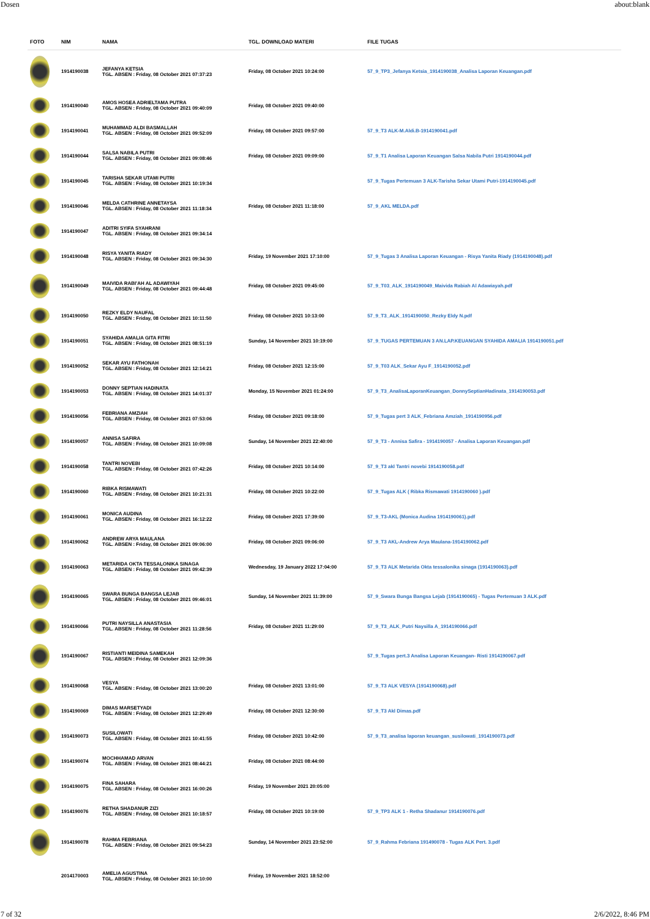Dosen about:blank
| FOTO | NIM | NAMA | TGL. DOWNLOAD MATERI | FILE TUGAS |
| --- | --- | --- | --- | --- |
| | 1914190038 | JEFANYA KETSIA TGL. ABSEN : Friday, 08 October 2021 07:37:23 | Friday, 08 October 2021 10:24:00 | 57_9_TP3_Jefanya Ketsia_1914190038_Analisa Laporan Keuangan.pdf |
| | 1914190040 | AMOS HOSEA ADRIELTAMA PUTRA TGL. ABSEN : Friday, 08 October 2021 09:40:09 | Friday, 08 October 2021 09:40:00 | |
| | 1914190041 | MUHAMMAD ALDI BASMALLAH TGL. ABSEN : Friday, 08 October 2021 09:52:09 | Friday, 08 October 2021 09:57:00 | 57_9_T3 ALK-M.Aldi.B-1914190041.pdf |
| | 1914190044 | SALSA NABILA PUTRI TGL. ABSEN : Friday, 08 October 2021 09:08:46 | Friday, 08 October 2021 09:09:00 | 57_9_T1 Analisa Laporan Keuangan Salsa Nabila Putri 1914190044.pdf |
| | 1914190045 | TARISHA SEKAR UTAMI PUTRI TGL. ABSEN : Friday, 08 October 2021 10:19:34 | | 57_9_Tugas Pertemuan 3 ALK-Tarisha Sekar Utami Putri-1914190045.pdf |
| | 1914190046 | MELDA CATHRINE ANNETAYSA TGL. ABSEN : Friday, 08 October 2021 11:18:34 | Friday, 08 October 2021 11:18:00 | 57_9_AKL MELDA.pdf |
| | 1914190047 | ADITRI SYIFA SYAHRANI TGL. ABSEN : Friday, 08 October 2021 09:34:14 | | |
| | 1914190048 | RISYA YANITA RIADY TGL. ABSEN : Friday, 08 October 2021 09:34:30 | Friday, 19 November 2021 17:10:00 | 57_9_Tugas 3 Analisa Laporan Keuangan - Risya Yanita Riady (1914190048).pdf |
| | 1914190049 | MAIVIDA RABI'AH AL ADAWIYAH TGL. ABSEN : Friday, 08 October 2021 09:44:48 | Friday, 08 October 2021 09:45:00 | 57_9_T03_ALK_1914190049_Maivida Rabiah Al Adawiayah.pdf |
| | 1914190050 | REZKY ELDY NAUFAL TGL. ABSEN : Friday, 08 October 2021 10:11:50 | Friday, 08 October 2021 10:13:00 | 57_9_T3_ALK_1914190050_Rezky Eldy N.pdf |
| | 1914190051 | SYAHIDA AMALIA GITA FITRI TGL. ABSEN : Friday, 08 October 2021 08:51:19 | Sunday, 14 November 2021 10:19:00 | 57_9_TUGAS PERTEMUAN 3 AN.LAP.KEUANGAN SYAHIDA AMALIA 1914190051.pdf |
| | 1914190052 | SEKAR AYU FATHONAH TGL. ABSEN : Friday, 08 October 2021 12:14:21 | Friday, 08 October 2021 12:15:00 | 57_9_T03 ALK_Sekar Ayu F_1914190052.pdf |
| | 1914190053 | DONNY SEPTIAN HADINATA TGL. ABSEN : Friday, 08 October 2021 14:01:37 | Monday, 15 November 2021 01:24:00 | 57_9_T3_AnalisaLaporanKeuangan_DonnySeptianHadinata_1914190053.pdf |
| | 1914190056 | FEBRIANA AMZIAH TGL. ABSEN : Friday, 08 October 2021 07:53:06 | Friday, 08 October 2021 09:18:00 | 57_9_Tugas pert 3 ALK_Febriana Amziah_1914190956.pdf |
| | 1914190057 | ANNISA SAFIRA TGL. ABSEN : Friday, 08 October 2021 10:09:08 | Sunday, 14 November 2021 22:40:00 | 57_9_T3 - Annisa Safira - 1914190057 - Analisa Laporan Keuangan.pdf |
| | 1914190058 | TANTRI NOVEBI TGL. ABSEN : Friday, 08 October 2021 07:42:26 | Friday, 08 October 2021 10:14:00 | 57_9_T3 akl Tantri novebi 1914190058.pdf |
| | 1914190060 | RIBKA RISMAWATI TGL. ABSEN : Friday, 08 October 2021 10:21:31 | Friday, 08 October 2021 10:22:00 | 57_9_Tugas ALK ( Ribka Rismawati 1914190060 ).pdf |
| | 1914190061 | MONICA AUDINA TGL. ABSEN : Friday, 08 October 2021 16:12:22 | Friday, 08 October 2021 17:39:00 | 57_9_T3-AKL (Monica Audina 1914190061).pdf |
| | 1914190062 | ANDREW ARYA MAULANA TGL. ABSEN : Friday, 08 October 2021 09:06:00 | Friday, 08 October 2021 09:06:00 | 57_9_T3 AKL-Andrew Arya Maulana-1914190062.pdf |
| | 1914190063 | METARIDA OKTA TESSALONIKA SINAGA TGL. ABSEN : Friday, 08 October 2021 09:42:39 | Wednesday, 19 January 2022 17:04:00 | 57_9_T3 ALK Metarida Okta tessalonika sinaga (1914190063).pdf |
| | 1914190065 | SWARA BUNGA BANGSA LEJAB TGL. ABSEN : Friday, 08 October 2021 09:46:01 | Sunday, 14 November 2021 11:39:00 | 57_9_Swara Bunga Bangsa Lejab (1914190065) - Tugas Pertemuan 3 ALK.pdf |
| | 1914190066 | PUTRI NAYSILLA ANASTASIA TGL. ABSEN : Friday, 08 October 2021 11:28:56 | Friday, 08 October 2021 11:29:00 | 57_9_T3_ALK_Putri Naysilla A_1914190066.pdf |
| | 1914190067 | RISTIANTI MEIDINA SAMEKAH TGL. ABSEN : Friday, 08 October 2021 12:09:36 | | 57_9_Tugas pert.3 Analisa Laporan Keuangan- Risti 1914190067.pdf |
| | 1914190068 | VESYA TGL. ABSEN : Friday, 08 October 2021 13:00:20 | Friday, 08 October 2021 13:01:00 | 57_9_T3 ALK VESYA (1914190068).pdf |
| | 1914190069 | DIMAS MARSETYADI TGL. ABSEN : Friday, 08 October 2021 12:29:49 | Friday, 08 October 2021 12:30:00 | 57_9_T3 Akl Dimas.pdf |
| | 1914190073 | SUSILOWATI TGL. ABSEN : Friday, 08 October 2021 10:41:55 | Friday, 08 October 2021 10:42:00 | 57_9_T3_analisa laporan keuangan_susilowati_1914190073.pdf |
| | 1914190074 | MOCHHAMAD ARVAN TGL. ABSEN : Friday, 08 October 2021 08:44:21 | Friday, 08 October 2021 08:44:00 | |
| | 1914190075 | FINA SAHARA TGL. ABSEN : Friday, 08 October 2021 16:00:26 | Friday, 19 November 2021 20:05:00 | |
| | 1914190076 | RETHA SHADANUR ZIZI TGL. ABSEN : Friday, 08 October 2021 10:18:57 | Friday, 08 October 2021 10:19:00 | 57_9_TP3 ALK 1 - Retha Shadanur 1914190076.pdf |
| | 1914190078 | RAHMA FEBRIANA TGL. ABSEN : Friday, 08 October 2021 09:54:23 | Sunday, 14 November 2021 23:52:00 | 57_9_Rahma Febriana 191490078 - Tugas ALK Pert. 3.pdf |
| | 2014170003 | AMELIA AGUSTINA TGL. ABSEN : Friday, 08 October 2021 10:10:00 | Friday, 19 November 2021 18:52:00 | |
7 of 32 2/6/2022, 8:46 PM